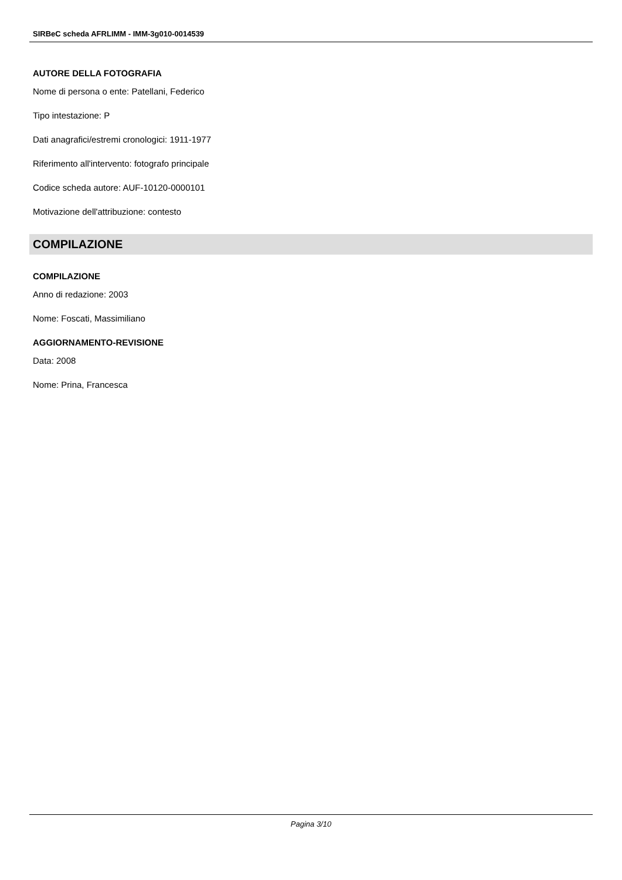SIRBeC scheda AFRLIMM - IMM-3g010-0014539
AUTORE DELLA FOTOGRAFIA
Nome di persona o ente: Patellani, Federico
Tipo intestazione: P
Dati anagrafici/estremi cronologici: 1911-1977
Riferimento all'intervento: fotografo principale
Codice scheda autore: AUF-10120-0000101
Motivazione dell'attribuzione: contesto
COMPILAZIONE
COMPILAZIONE
Anno di redazione: 2003
Nome: Foscati, Massimiliano
AGGIORNAMENTO-REVISIONE
Data: 2008
Nome: Prina, Francesca
Pagina 3/10